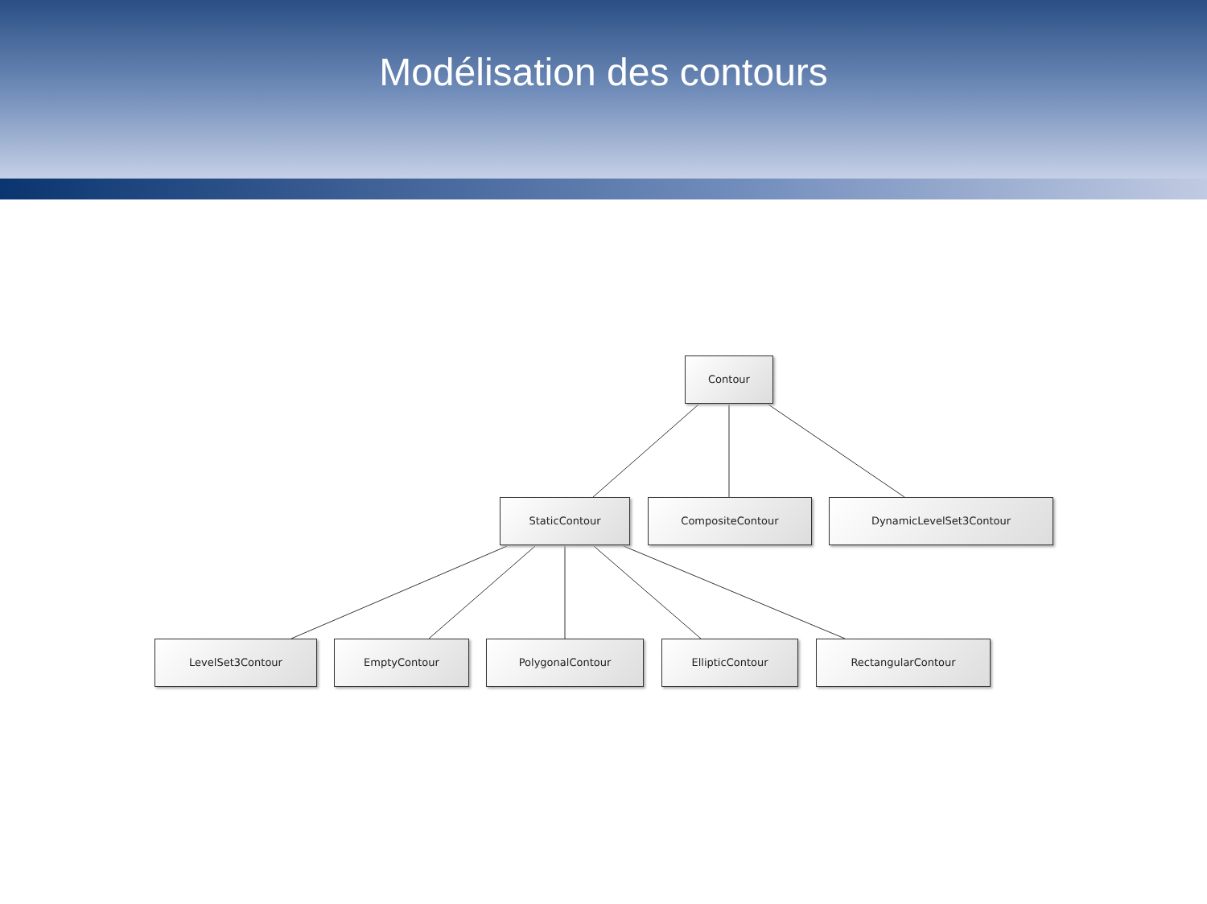Modélisation des contours
Contour
StaticContour CompositeContour DynamicLevelSet3Contour
LevelSet3Contour EmptyContour PolygonalContour EllipticContour RectangularContour